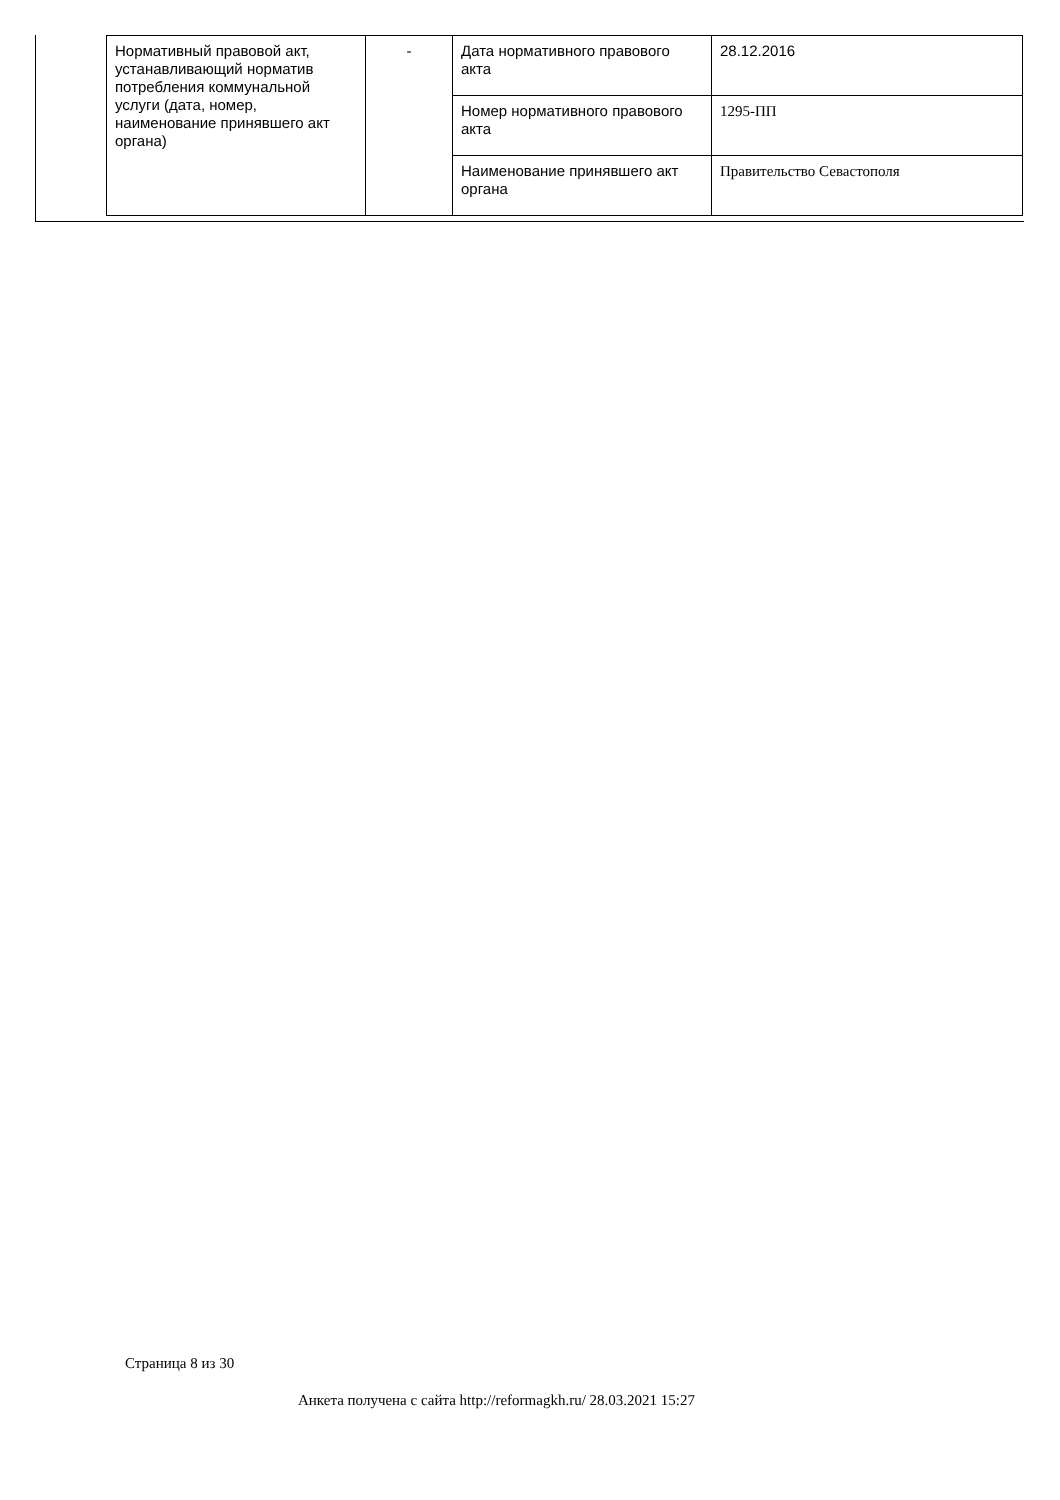| Нормативный правовой акт, устанавливающий норматив потребления коммунальной услуги (дата, номер, наименование принявшего акт органа) | - | Дата нормативного правового акта | 28.12.2016 |
| | | Номер нормативного правового акта | 1295-ПП |
| | | Наименование принявшего акт органа | Правительство Севастополя |
Страница 8 из 30
Анкета получена с сайта http://reformagkh.ru/ 28.03.2021 15:27